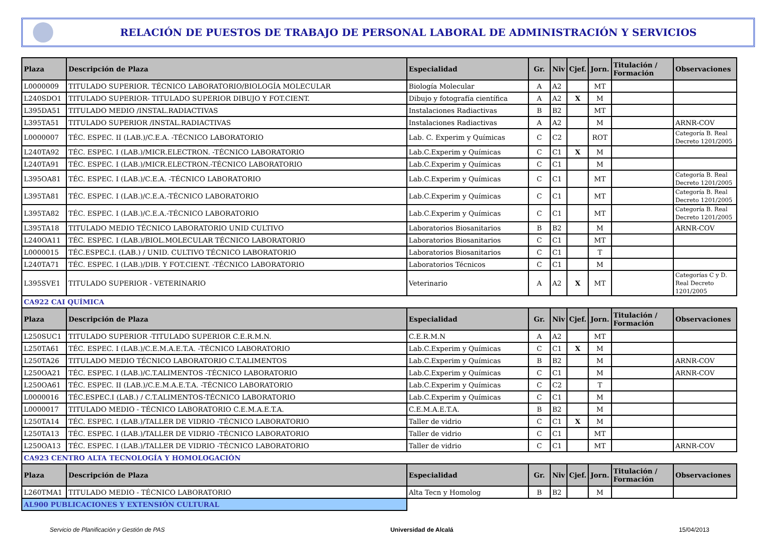RELACIÓN DE PUESTOS DE TRABAJO DE PERSONAL LABORAL DE ADMINISTRACIÓN Y SERVICIOS
| Plaza | Descripción de Plaza | Especialidad | Gr. | Niv | Cjef. | Jorn. | Titulación / Formación | Observaciones |
| --- | --- | --- | --- | --- | --- | --- | --- | --- |
| L0000009 | TITULADO SUPERIOR. TÉCNICO LABORATORIO/BIOLOGÍA MOLECULAR | Biología Molecular | A | A2 | | MT | | |
| L240SDO1 | TITULADO SUPERIOR- TITULADO SUPERIOR DIBUJO Y FOT.CIENT. | Dibujo y fotografía científica | A | A2 | X | M | | |
| L395DA51 | TITULADO MEDIO /INSTAL.RADIACTIVAS | Instalaciones Radiactivas | B | B2 | | MT | | |
| L395TA51 | TITULADO SUPERIOR /INSTAL.RADIACTIVAS | Instalaciones Radiactivas | A | A2 | | M | | ARNR-COV |
| L0000007 | TÉC. ESPEC. II (LAB.)/C.E.A. -TÉCNICO LABORATORIO | Lab. C. Experim y Químicas | C | C2 | | ROT | | Categoría B. Real Decreto 1201/2005 |
| L240TA92 | TÉC. ESPEC. I (LAB.)/MICR.ELECTRON. -TÉCNICO LABORATORIO | Lab.C.Experim y Químicas | C | C1 | X | M | | |
| L240TA91 | TÉC. ESPEC. I (LAB.)/MICR.ELECTRON.-TÉCNICO LABORATORIO | Lab.C.Experim y Químicas | C | C1 | | M | | |
| L395OA81 | TÉC. ESPEC. I (LAB.)/C.E.A. -TÉCNICO LABORATORIO | Lab.C.Experim y Químicas | C | C1 | | MT | | Categoría B. Real Decreto 1201/2005 |
| L395TA81 | TÉC. ESPEC. I (LAB.)/C.E.A.-TÉCNICO LABORATORIO | Lab.C.Experim y Químicas | C | C1 | | MT | | Categoría B. Real Decreto 1201/2005 |
| L395TA82 | TÉC. ESPEC. I (LAB.)/C.E.A.-TÉCNICO LABORATORIO | Lab.C.Experim y Químicas | C | C1 | | MT | | Categoría B. Real Decreto 1201/2005 |
| L395TA18 | TITULADO MEDIO TÉCNICO LABORATORIO UNID CULTIVO | Laboratorios Biosanitarios | B | B2 | | M | | ARNR-COV |
| L240OA11 | TÉC. ESPEC. I (LAB.)/BIOL.MOLECULAR TÉCNICO LABORATORIO | Laboratorios Biosanitarios | C | C1 | | MT | | |
| L0000015 | TÉC.ESPEC.I. (LAB.) / UNID. CULTIVO TÉCNICO LABORATORIO | Laboratorios Biosanitarios | C | C1 | | T | | |
| L240TA71 | TÉC. ESPEC. I (LAB.)/DIB. Y FOT.CIENT. -TÉCNICO LABORATORIO | Laboratorios Técnicos | C | C1 | | M | | |
| L395SVE1 | TITULADO SUPERIOR - VETERINARIO | Veterinario | A | A2 | X | MT | | Categorías C y D. Real Decreto 1201/2005 |
| CA922 CAI QUÍMICA | | | | | | | | |
| Plaza | Descripción de Plaza | Especialidad | Gr. | Niv | Cjef. | Jorn. | Titulación / Formación | Observaciones |
| L250SUC1 | TITULADO SUPERIOR -TITULADO SUPERIOR C.E.R.M.N. | C.E.R.M.N | A | A2 | | MT | | |
| L250TA61 | TÉC. ESPEC. I (LAB.)/C.E.M.A.E.T.A. -TÉCNICO LABORATORIO | Lab.C.Experim y Químicas | C | C1 | X | M | | |
| L250TA26 | TITULADO MEDIO TÉCNICO LABORATORIO C.T.ALIMENTOS | Lab.C.Experim y Químicas | B | B2 | | M | | ARNR-COV |
| L250OA21 | TÉC. ESPEC. I (LAB.)/C.T.ALIMENTOS -TÉCNICO LABORATORIO | Lab.C.Experim y Químicas | C | C1 | | M | | ARNR-COV |
| L250OA61 | TÉC. ESPEC. II (LAB.)/C.E.M.A.E.T.A. -TÉCNICO LABORATORIO | Lab.C.Experim y Químicas | C | C2 | | T | | |
| L0000016 | TÉC.ESPEC.I (LAB.) / C.T.ALIMENTOS-TÉCNICO LABORATORIO | Lab.C.Experim y Químicas | C | C1 | | M | | |
| L0000017 | TITULADO MEDIO - TÉCNICO LABORATORIO C.E.M.A.E.T.A. | C.E.M.A.E.T.A. | B | B2 | | M | | |
| L250TA14 | TÉC. ESPEC. I (LAB.)/TALLER DE VIDRIO -TÉCNICO LABORATORIO | Taller de vidrio | C | C1 | X | M | | |
| L250TA13 | TÉC. ESPEC. I (LAB.)/TALLER DE VIDRIO -TÉCNICO LABORATORIO | Taller de vidrio | C | C1 | | MT | | |
| L250OA13 | TÉC. ESPEC. I (LAB.)/TALLER DE VIDRIO -TÉCNICO LABORATORIO | Taller de vidrio | C | C1 | | MT | | ARNR-COV |
| CA923 CENTRO ALTA TECNOLOGÍA Y HOMOLOGACIÓN | | | | | | | | |
| Plaza | Descripción de Plaza | Especialidad | Gr. | Niv | Cjef. | Jorn. | Titulación / Formación | Observaciones |
| L260TMA1 | TITULADO MEDIO - TÉCNICO LABORATORIO | Alta Tecn y Homolog | B | B2 | | M | | |
| AL900 PUBLICACIONES Y EXTENSIÓN CULTURAL | | | | | | | | |
Servicio de Planificación y Gestión de PAS Universidad de Alcalá 15/04/2013